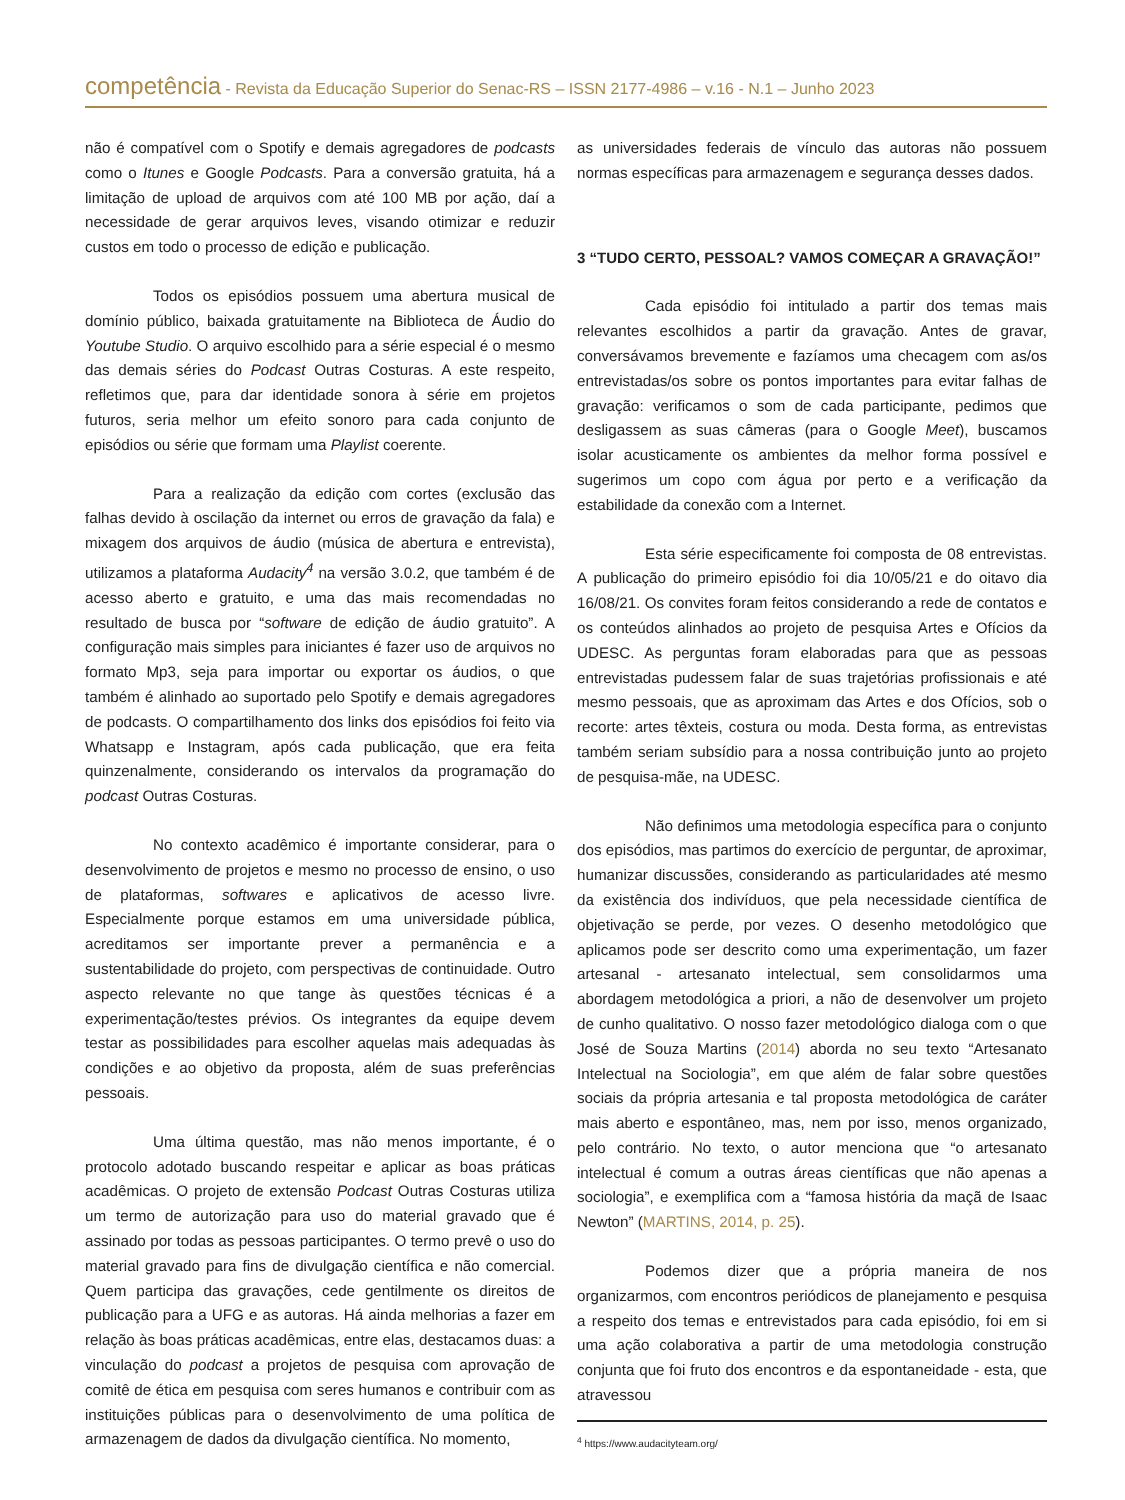competência - Revista da Educação Superior do Senac-RS – ISSN 2177-4986 – v.16 - N.1 – Junho 2023
não é compatível com o Spotify e demais agregadores de podcasts como o Itunes e Google Podcasts. Para a conversão gratuita, há a limitação de upload de arquivos com até 100 MB por ação, daí a necessidade de gerar arquivos leves, visando otimizar e reduzir custos em todo o processo de edição e publicação.
Todos os episódios possuem uma abertura musical de domínio público, baixada gratuitamente na Biblioteca de Áudio do Youtube Studio. O arquivo escolhido para a série especial é o mesmo das demais séries do Podcast Outras Costuras. A este respeito, refletimos que, para dar identidade sonora à série em projetos futuros, seria melhor um efeito sonoro para cada conjunto de episódios ou série que formam uma Playlist coerente.
Para a realização da edição com cortes (exclusão das falhas devido à oscilação da internet ou erros de gravação da fala) e mixagem dos arquivos de áudio (música de abertura e entrevista), utilizamos a plataforma Audacity<sup>4</sup> na versão 3.0.2, que também é de acesso aberto e gratuito, e uma das mais recomendadas no resultado de busca por “software de edição de áudio gratuito”. A configuração mais simples para iniciantes é fazer uso de arquivos no formato Mp3, seja para importar ou exportar os áudios, o que também é alinhado ao suportado pelo Spotify e demais agregadores de podcasts. O compartilhamento dos links dos episódios foi feito via Whatsapp e Instagram, após cada publicação, que era feita quinzenalmente, considerando os intervalos da programação do podcast Outras Costuras.
No contexto acadêmico é importante considerar, para o desenvolvimento de projetos e mesmo no processo de ensino, o uso de plataformas, softwares e aplicativos de acesso livre. Especialmente porque estamos em uma universidade pública, acreditamos ser importante prever a permanência e a sustentabilidade do projeto, com perspectivas de continuidade. Outro aspecto relevante no que tange às questões técnicas é a experimentação/testes prévios. Os integrantes da equipe devem testar as possibilidades para escolher aquelas mais adequadas às condições e ao objetivo da proposta, além de suas preferências pessoais.
Uma última questão, mas não menos importante, é o protocolo adotado buscando respeitar e aplicar as boas práticas acadêmicas. O projeto de extensão Podcast Outras Costuras utiliza um termo de autorização para uso do material gravado que é assinado por todas as pessoas participantes. O termo prevê o uso do material gravado para fins de divulgação científica e não comercial. Quem participa das gravações, cede gentilmente os direitos de publicação para a UFG e as autoras. Há ainda melhorias a fazer em relação às boas práticas acadêmicas, entre elas, destacamos duas: a vinculação do podcast a projetos de pesquisa com aprovação de comitê de ética em pesquisa com seres humanos e contribuir com as instituições públicas para o desenvolvimento de uma política de armazenagem de dados da divulgação científica. No momento,
as universidades federais de vínculo das autoras não possuem normas específicas para armazenagem e segurança desses dados.
3 “TUDO CERTO, PESSOAL? VAMOS COMEÇAR A GRAVAÇÃO!”
Cada episódio foi intitulado a partir dos temas mais relevantes escolhidos a partir da gravação. Antes de gravar, conversávamos brevemente e fazíamos uma checagem com as/os entrevistadas/os sobre os pontos importantes para evitar falhas de gravação: verificamos o som de cada participante, pedimos que desligassem as suas câmeras (para o Google Meet), buscamos isolar acusticamente os ambientes da melhor forma possível e sugerimos um copo com água por perto e a verificação da estabilidade da conexão com a Internet.
Esta série especificamente foi composta de 08 entrevistas. A publicação do primeiro episódio foi dia 10/05/21 e do oitavo dia 16/08/21. Os convites foram feitos considerando a rede de contatos e os conteúdos alinhados ao projeto de pesquisa Artes e Ofícios da UDESC. As perguntas foram elaboradas para que as pessoas entrevistadas pudessem falar de suas trajetórias profissionais e até mesmo pessoais, que as aproximam das Artes e dos Ofícios, sob o recorte: artes têxteis, costura ou moda. Desta forma, as entrevistas também seriam subsídio para a nossa contribuição junto ao projeto de pesquisa-mãe, na UDESC.
Não definimos uma metodologia específica para o conjunto dos episódios, mas partimos do exercício de perguntar, de aproximar, humanizar discussões, considerando as particularidades até mesmo da existência dos indivíduos, que pela necessidade científica de objetivação se perde, por vezes. O desenho metodológico que aplicamos pode ser descrito como uma experimentação, um fazer artesanal - artesanato intelectual, sem consolidarmos uma abordagem metodológica a priori, a não de desenvolver um projeto de cunho qualitativo. O nosso fazer metodológico dialoga com o que José de Souza Martins (2014) aborda no seu texto “Artesanato Intelectual na Sociologia”, em que além de falar sobre questões sociais da própria artesania e tal proposta metodológica de caráter mais aberto e espontâneo, mas, nem por isso, menos organizado, pelo contrário. No texto, o autor menciona que “o artesanato intelectual é comum a outras áreas científicas que não apenas a sociologia”, e exemplifica com a “famosa história da maçã de Isaac Newton” (MARTINS, 2014, p. 25).
Podemos dizer que a própria maneira de nos organizarmos, com encontros periódicos de planejamento e pesquisa a respeito dos temas e entrevistados para cada episódio, foi em si uma ação colaborativa a partir de uma metodologia construção conjunta que foi fruto dos encontros e da espontaneidade - esta, que atravessou
<sup>4</sup> https://www.audacityteam.org/